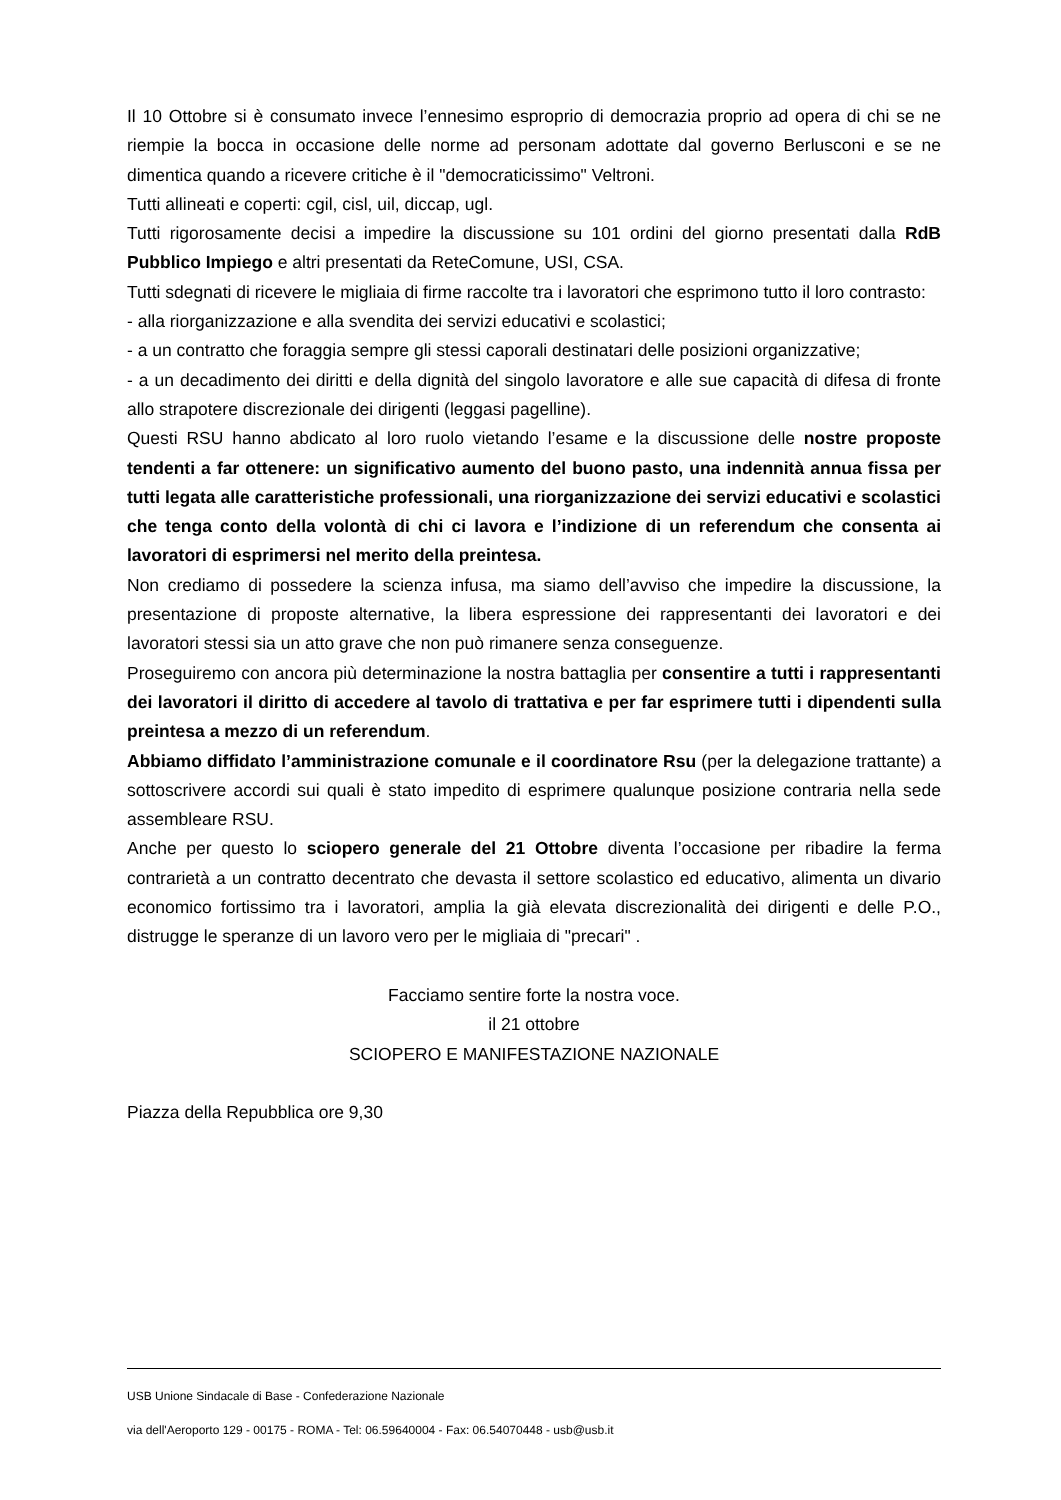Il 10 Ottobre si è consumato invece l’ennesimo esproprio di democrazia proprio ad opera di chi se ne riempie la bocca in occasione delle norme ad personam adottate dal governo Berlusconi e se ne dimentica quando a ricevere critiche è il "democraticissimo" Veltroni.
Tutti allineati e coperti: cgil, cisl, uil, diccap, ugl.
Tutti rigorosamente decisi a impedire la discussione su 101 ordini del giorno presentati dalla RdB Pubblico Impiego e altri presentati da ReteComune, USI, CSA.
Tutti sdegnati di ricevere le migliaia di firme raccolte tra i lavoratori che esprimono tutto il loro contrasto:
- alla riorganizzazione e alla svendita dei servizi educativi e scolastici;
- a un contratto che foraggia sempre gli stessi caporali destinatari delle posizioni organizzative;
- a un decadimento dei diritti e della dignità del singolo lavoratore e alle sue capacità di difesa di fronte allo strapotere discrezionale dei dirigenti (leggasi pagelline).
Questi RSU hanno abdicato al loro ruolo vietando l’esame e la discussione delle nostre proposte tendenti a far ottenere: un significativo aumento del buono pasto, una indennità annua fissa per tutti legata alle caratteristiche professionali, una riorganizzazione dei servizi educativi e scolastici che tenga conto della volontà di chi ci lavora e l’indizione di un referendum che consenta ai lavoratori di esprimersi nel merito della preintesa.
Non crediamo di possedere la scienza infusa, ma siamo dell’avviso che impedire la discussione, la presentazione di proposte alternative, la libera espressione dei rappresentanti dei lavoratori e dei lavoratori stessi sia un atto grave che non può rimanere senza conseguenze.
Proseguiremo con ancora più determinazione la nostra battaglia per consentire a tutti i rappresentanti dei lavoratori il diritto di accedere al tavolo di trattativa e per far esprimere tutti i dipendenti sulla preintesa a mezzo di un referendum.
Abbiamo diffidato l’amministrazione comunale e il coordinatore Rsu (per la delegazione trattante) a sottoscrivere accordi sui quali è stato impedito di esprimere qualunque posizione contraria nella sede assembleare RSU.
Anche per questo lo sciopero generale del 21 Ottobre diventa l’occasione per ribadire la ferma contrarietà a un contratto decentrato che devasta il settore scolastico ed educativo, alimenta un divario economico fortissimo tra i lavoratori, amplia la già elevata discrezionalità dei dirigenti e delle P.O., distrugge le speranze di un lavoro vero per le migliaia di "precari" .
Facciamo sentire forte la nostra voce.
il 21 ottobre
SCIOPERO E MANIFESTAZIONE NAZIONALE
Piazza della Repubblica ore 9,30
USB Unione Sindacale di Base - Confederazione Nazionale
via dell'Aeroporto 129 - 00175 - ROMA - Tel: 06.59640004 - Fax: 06.54070448 - usb@usb.it